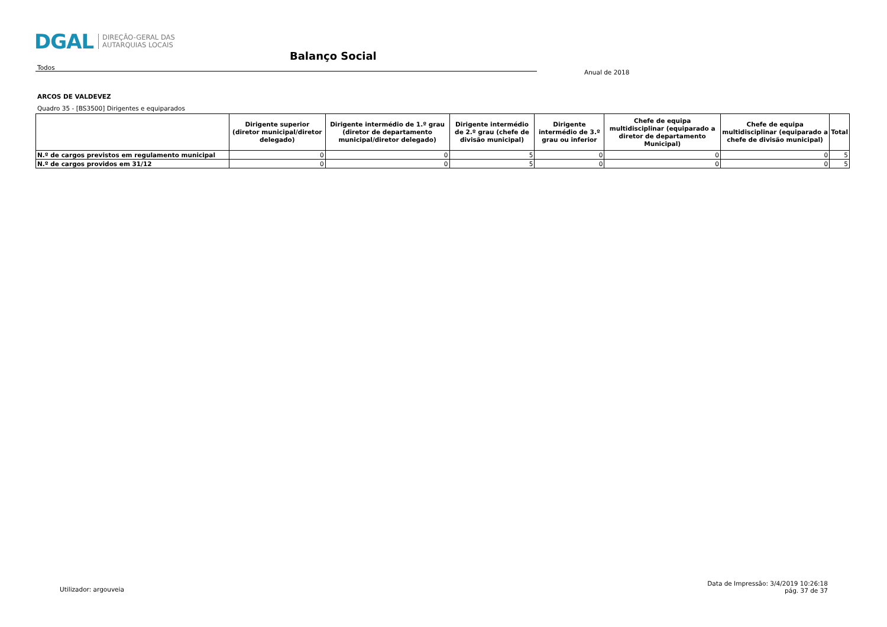DGAL DIREÇÃO-GERAL DAS
AUTARQUIAS LOCAIS
Balanço Social
Todos
Anual de 2018
ARCOS DE VALDEVEZ
Quadro 35 - [BS3500] Dirigentes e equiparados
| | Dirigente superior (diretor municipal/diretor delegado) | Dirigente intermédio de 1.º grau (diretor de departamento municipal/diretor delegado) | Dirigente intermédio de 2.º grau (chefe de divisão municipal) | Dirigente intermédio de 3.º grau ou inferior | Chefe de equipa multidisciplinar (equiparado a diretor de departamento Municipal) | Chefe de equipa multidisciplinar (equiparado a chefe de divisão municipal) | Total |
| --- | --- | --- | --- | --- | --- | --- | --- |
| N.º de cargos previstos em regulamento municipal | 0 | 0 | 5 | 0 | 0 | 0 | 5 |
| N.º de cargos providos em 31/12 | 0 | 0 | 5 | 0 | 0 | 0 | 5 |
Utilizador: argouveia
Data de Impressão: 3/4/2019 10:26:18
pág. 37 de 37